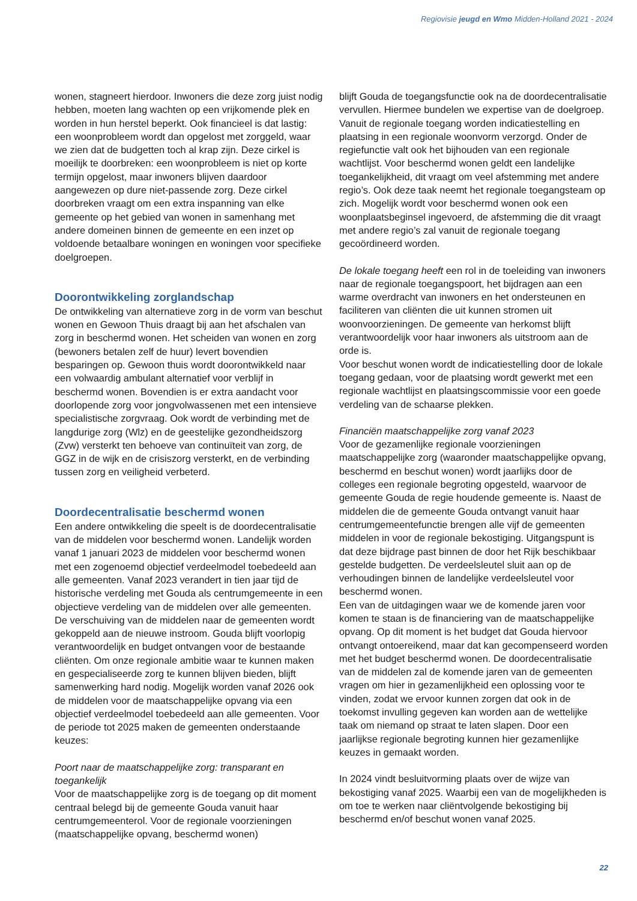Regiovisie jeugd en Wmo Midden-Holland 2021 - 2024
wonen, stagneert hierdoor. Inwoners die deze zorg juist nodig hebben, moeten lang wachten op een vrijkomende plek en worden in hun herstel beperkt. Ook financieel is dat lastig: een woonprobleem wordt dan opgelost met zorggeld, waar we zien dat de budgetten toch al krap zijn. Deze cirkel is moeilijk te doorbreken: een woonprobleem is niet op korte termijn opgelost, maar inwoners blijven daardoor aangewezen op dure niet-passende zorg. Deze cirkel doorbreken vraagt om een extra inspanning van elke gemeente op het gebied van wonen in samenhang met andere domeinen binnen de gemeente en een inzet op voldoende betaalbare woningen en woningen voor specifieke doelgroepen.
Doorontwikkeling zorglandschap
De ontwikkeling van alternatieve zorg in de vorm van beschut wonen en Gewoon Thuis draagt bij aan het afschalen van zorg in beschermd wonen. Het scheiden van wonen en zorg (bewoners betalen zelf de huur) levert bovendien besparingen op. Gewoon thuis wordt doorontwikkeld naar een volwaardig ambulant alternatief voor verblijf in beschermd wonen. Bovendien is er extra aandacht voor doorlopende zorg voor jongvolwassenen met een intensieve specialistische zorgvraag. Ook wordt de verbinding met de langdurige zorg (Wlz) en de geestelijke gezondheidszorg (Zvw) versterkt ten behoeve van continuïteit van zorg, de GGZ in de wijk en de crisiszorg versterkt, en de verbinding tussen zorg en veiligheid verbeterd.
Doordecentralisatie beschermd wonen
Een andere ontwikkeling die speelt is de doordecentralisatie van de middelen voor beschermd wonen. Landelijk worden vanaf 1 januari 2023 de middelen voor beschermd wonen met een zogenoemd objectief verdeelmodel toebedeeld aan alle gemeenten. Vanaf 2023 verandert in tien jaar tijd de historische verdeling met Gouda als centrumgemeente in een objectieve verdeling van de middelen over alle gemeenten. De verschuiving van de middelen naar de gemeenten wordt gekoppeld aan de nieuwe instroom. Gouda blijft voorlopig verantwoordelijk en budget ontvangen voor de bestaande cliënten. Om onze regionale ambitie waar te kunnen maken en gespecialiseerde zorg te kunnen blijven bieden, blijft samenwerking hard nodig. Mogelijk worden vanaf 2026 ook de middelen voor de maatschappelijke opvang via een objectief verdeelmodel toebedeeld aan alle gemeenten. Voor de periode tot 2025 maken de gemeenten onderstaande keuzes:
Poort naar de maatschappelijke zorg: transparant en toegankelijk
Voor de maatschappelijke zorg is de toegang op dit moment centraal belegd bij de gemeente Gouda vanuit haar centrumgemeenterol. Voor de regionale voorzieningen (maatschappelijke opvang, beschermd wonen)
blijft Gouda de toegangsfunctie ook na de doordecentralisatie vervullen. Hiermee bundelen we expertise van de doelgroep. Vanuit de regionale toegang worden indicatiestelling en plaatsing in een regionale woonvorm verzorgd. Onder de regiefunctie valt ook het bijhouden van een regionale wachtlijst. Voor beschermd wonen geldt een landelijke toegankelijkheid, dit vraagt om veel afstemming met andere regio’s. Ook deze taak neemt het regionale toegangsteam op zich. Mogelijk wordt voor beschermd wonen ook een woonplaatsbeginsel ingevoerd, de afstemming die dit vraagt met andere regio’s zal vanuit de regionale toegang gecoördineerd worden.
De lokale toegang heeft een rol in de toeleiding van inwoners naar de regionale toegangspoort, het bijdragen aan een warme overdracht van inwoners en het ondersteunen en faciliteren van cliënten die uit kunnen stromen uit woonvoorzieningen. De gemeente van herkomst blijft verantwoordelijk voor haar inwoners als uitstroom aan de orde is.
Voor beschut wonen wordt de indicatiestelling door de lokale toegang gedaan, voor de plaatsing wordt gewerkt met een regionale wachtlijst en plaatsingscommissie voor een goede verdeling van de schaarse plekken.
Financiën maatschappelijke zorg vanaf 2023
Voor de gezamenlijke regionale voorzieningen maatschappelijke zorg (waaronder maatschappelijke opvang, beschermd en beschut wonen) wordt jaarlijks door de colleges een regionale begroting opgesteld, waarvoor de gemeente Gouda de regie houdende gemeente is. Naast de middelen die de gemeente Gouda ontvangt vanuit haar centrumgemeentefunctie brengen alle vijf de gemeenten middelen in voor de regionale bekostiging. Uitgangspunt is dat deze bijdrage past binnen de door het Rijk beschikbaar gestelde budgetten. De verdeelsleutel sluit aan op de verhoudingen binnen de landelijke verdeelsleutel voor beschermd wonen.
Een van de uitdagingen waar we de komende jaren voor komen te staan is de financiering van de maatschappelijke opvang. Op dit moment is het budget dat Gouda hiervoor ontvangt ontoereikend, maar dat kan gecompenseerd worden met het budget beschermd wonen. De doordecentralisatie van de middelen zal de komende jaren van de gemeenten vragen om hier in gezamenlijkheid een oplossing voor te vinden, zodat we ervoor kunnen zorgen dat ook in de toekomst invulling gegeven kan worden aan de wettelijke taak om niemand op straat te laten slapen. Door een jaarlijkse regionale begroting kunnen hier gezamenlijke keuzes in gemaakt worden.
In 2024 vindt besluitvorming plaats over de wijze van bekostiging vanaf 2025. Waarbij een van de mogelijkheden is om toe te werken naar cliëntvolgende bekostiging bij beschermd en/of beschut wonen vanaf 2025.
22